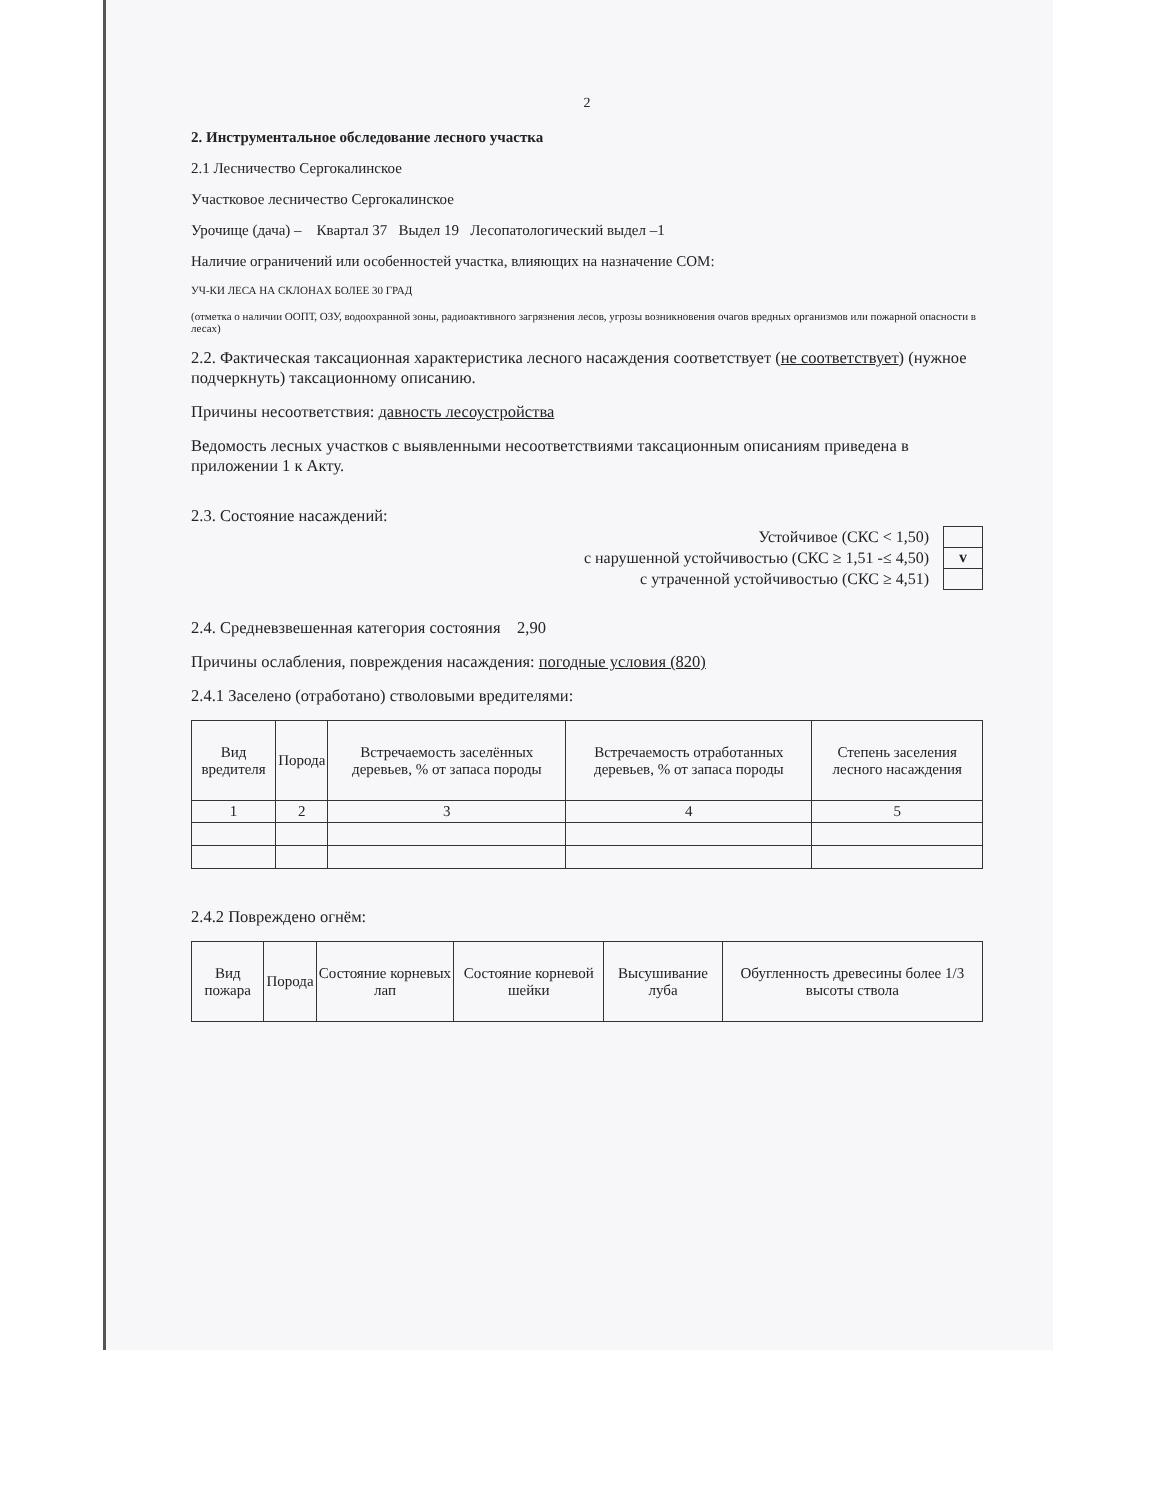2
2. Инструментальное обследование лесного участка
2.1 Лесничество Сергокалинское
Участковое лесничество Сергокалинское
Урочище (дача) – Квартал 37 Выдел 19 Лесопатологический выдел –1
Наличие ограничений или особенностей участка, влияющих на назначение СОМ:
УЧ-КИ ЛЕСА НА СКЛОНАХ БОЛЕЕ 30 ГРАД
(отметка о наличии ООПТ, ОЗУ, водоохранной зоны, радиоактивного загрязнения лесов, угрозы возникновения очагов вредных организмов или пожарной опасности в лесах)
2.2. Фактическая таксационная характеристика лесного насаждения соответствует (не соответствует) (нужное подчеркнуть) таксационному описанию.
Причины несоответствия: давность лесоустройства
Ведомость лесных участков с выявленными несоответствиями таксационным описаниям приведена в приложении 1 к Акту.
2.3. Состояние насаждений:
Устойчивое (СКС < 1,50)
с нарушенной устойчивостью (СКС ≥ 1,51 -≤ 4,50)
с утраченной устойчивостью (СКС ≥ 4,51)
v
2.4. Средневзвешенная категория состояния 2,90
Причины ослабления, повреждения насаждения: погодные условия (820)
2.4.1 Заселено (отработано) стволовыми вредителями:
| Вид вредителя | Порода | Встречаемость заселённых деревьев, % от запаса породы | Встречаемость отработанных деревьев, % от запаса породы | Степень заселения лесного насаждения |
| --- | --- | --- | --- | --- |
| 1 | 2 | 3 | 4 | 5 |
2.4.2 Повреждено огнём:
| Вид пожара | Порода | Состояние корневых лап | Состояние корневой шейки | Высушивание луба | Обугленность древесины более 1/3 высоты ствола |
| --- | --- | --- | --- | --- | --- |